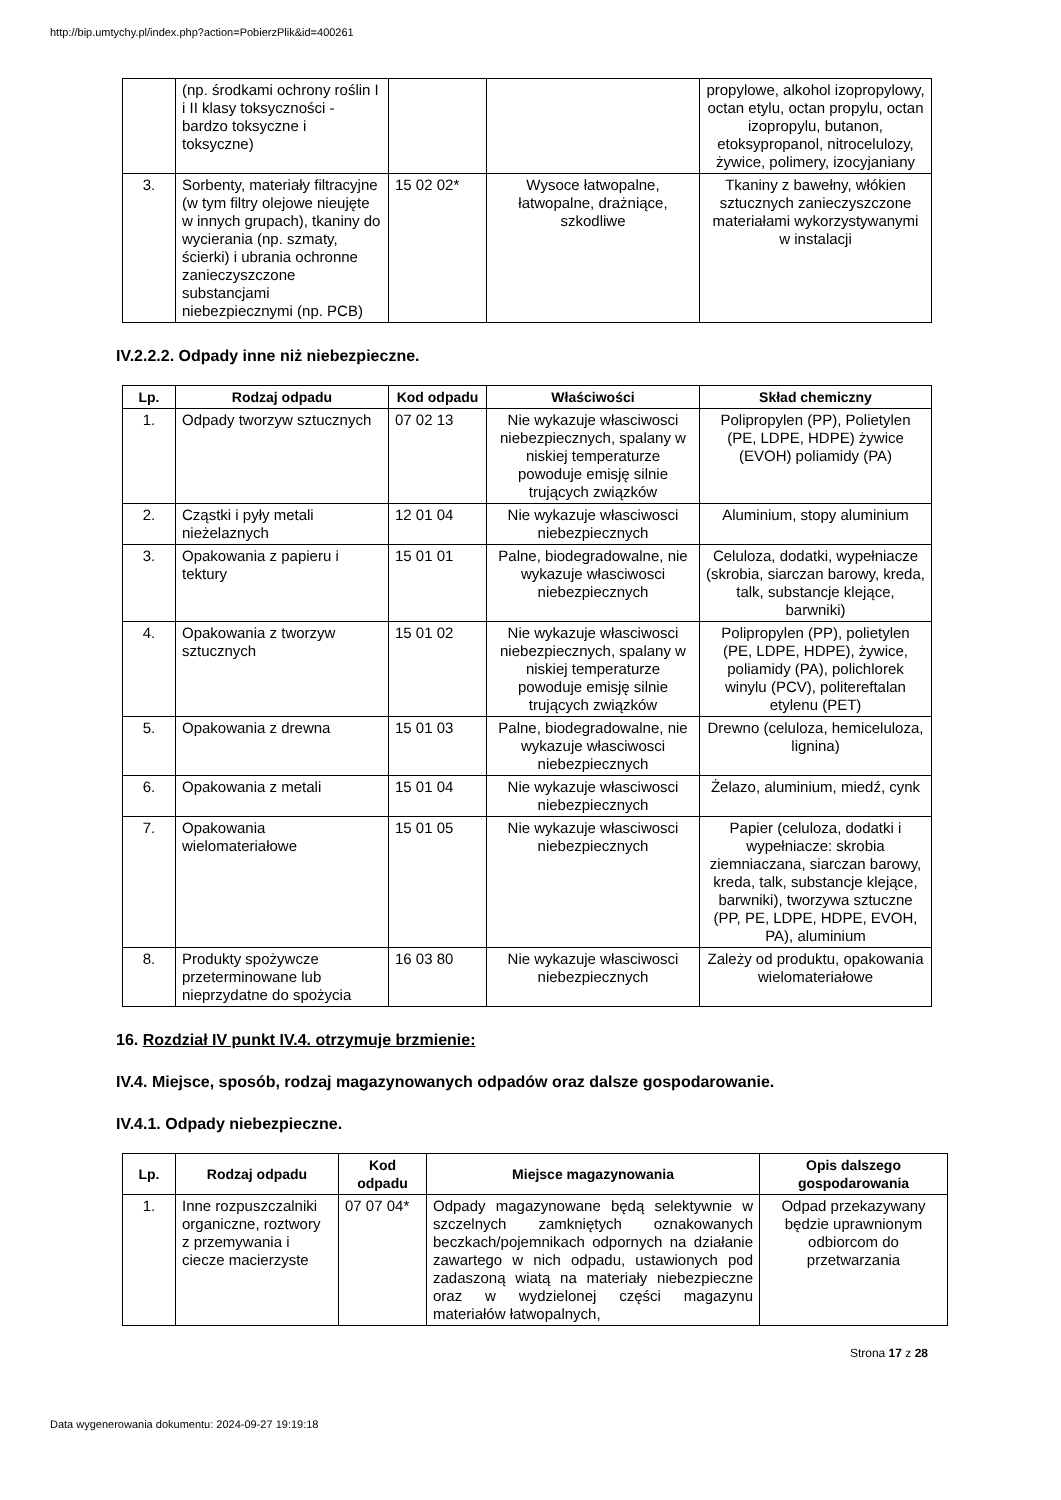http://bip.umtychy.pl/index.php?action=PobierzPlik&id=400261
| | (np. środkami ochrony roślin I i II klasy toksyczności - bardzo toksyczne i toksyczne) | | | propylowe, alkohol izopropylowy, octan etylu, octan propylu, octan izopropylu, butanon, etoksypropanol, nitrocelulozy, żywice, polimery, izocyjaniany |
| 3. | Sorbenty, materiały filtracyjne (w tym filtry olejowe nieujęte w innych grupach), tkaniny do wycierania (np. szmaty, ścierki) i ubrania ochronne zanieczyszczone substancjami niebezpiecznymi (np. PCB) | 15 02 02* | Wysoce łatwopalne, łatwopalne, drażniące, szkodliwe | Tkaniny z bawełny, włókien sztucznych zanieczyszczone materiałami wykorzystywanymi w instalacji |
IV.2.2.2. Odpady inne niż niebezpieczne.
| Lp. | Rodzaj odpadu | Kod odpadu | Właściwości | Skład chemiczny |
| --- | --- | --- | --- | --- |
| 1. | Odpady tworzyw sztucznych | 07 02 13 | Nie wykazuje własciwosci niebezpiecznych, spalany w niskiej temperaturze powoduje emisję silnie trujących związków | Polipropylen (PP), Polietylen (PE, LDPE, HDPE) żywice (EVOH) poliamidy (PA) |
| 2. | Cząstki i pyły metali nieżelaznych | 12 01 04 | Nie wykazuje własciwosci niebezpiecznych | Aluminium, stopy aluminium |
| 3. | Opakowania z papieru i tektury | 15 01 01 | Palne, biodegradowalne, nie wykazuje własciwosci niebezpiecznych | Celuloza, dodatki, wypełniacze (skrobia, siarczan barowy, kreda, talk, substancje klejące, barwniki) |
| 4. | Opakowania z tworzyw sztucznych | 15 01 02 | Nie wykazuje własciwosci niebezpiecznych, spalany w niskiej temperaturze powoduje emisję silnie trujących związków | Polipropylen (PP), polietylen (PE, LDPE, HDPE), żywice, poliamidy (PA), polichlorek winylu (PCV), politereftalan etylenu (PET) |
| 5. | Opakowania z drewna | 15 01 03 | Palne, biodegradowalne, nie wykazuje własciwosci niebezpiecznych | Drewno (celuloza, hemiceluloza, lignina) |
| 6. | Opakowania z metali | 15 01 04 | Nie wykazuje własciwosci niebezpiecznych | Żelazo, aluminium, miedź, cynk |
| 7. | Opakowania wielomateriałowe | 15 01 05 | Nie wykazuje własciwosci niebezpiecznych | Papier (celuloza, dodatki i wypełniacze: skrobia ziemniaczana, siarczan barowy, kreda, talk, substancje klejące, barwniki), tworzywa sztuczne (PP, PE, LDPE, HDPE, EVOH, PA), aluminium |
| 8. | Produkty spożywcze przeterminowane lub nieprzydatne do spożycia | 16 03 80 | Nie wykazuje własciwosci niebezpiecznych | Zależy od produktu, opakowania wielomateriałowe |
16. Rozdział IV punkt IV.4. otrzymuje brzmienie:
IV.4. Miejsce, sposób, rodzaj magazynowanych odpadów oraz dalsze gospodarowanie.
IV.4.1. Odpady niebezpieczne.
| Lp. | Rodzaj odpadu | Kod odpadu | Miejsce magazynowania | Opis dalszego gospodarowania |
| --- | --- | --- | --- | --- |
| 1. | Inne rozpuszczalniki organiczne, roztwory z przemywania i ciecze macierzyste | 07 07 04* | Odpady magazynowane będą selektywnie w szczelnych zamkniętych oznakowanych beczkach/pojemnikach odpornych na działanie zawartego w nich odpadu, ustawionych pod zadaszoną wiatą na materiały niebezpieczne oraz w wydzielonej części magazynu materiałów łatwopalnych, | Odpad przekazywany będzie uprawnionym odbiorcom do przetwarzania |
Strona 17 z 28
Data wygenerowania dokumentu: 2024-09-27 19:19:18